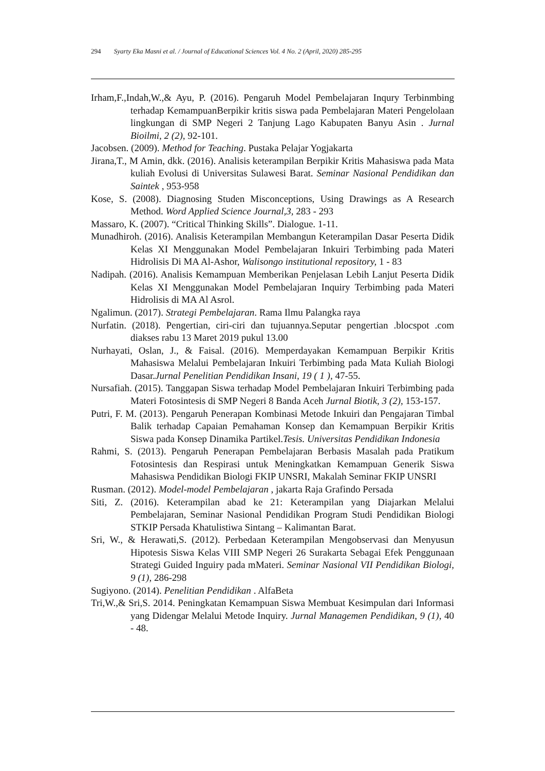294 Syarty Eka Masni et al. / Journal of Educational Sciences Vol. 4 No. 2 (April, 2020) 285-295
Irham,F.,Indah,W.,& Ayu, P. (2016). Pengaruh Model Pembelajaran Inqury Terbinmbing terhadap KemampuanBerpikir kritis siswa pada Pembelajaran Materi Pengelolaan lingkungan di SMP Negeri 2 Tanjung Lago Kabupaten Banyu Asin . Jurnal Bioilmi, 2 (2), 92-101.
Jacobsen. (2009). Method for Teaching. Pustaka Pelajar Yogjakarta
Jirana,T., M Amin, dkk. (2016). Analisis keterampilan Berpikir Kritis Mahasiswa pada Mata kuliah Evolusi di Universitas Sulawesi Barat. Seminar Nasional Pendidikan dan Saintek , 953-958
Kose, S. (2008). Diagnosing Studen Misconceptions, Using Drawings as A Research Method. Word Applied Science Journal,3, 283 - 293
Massaro, K. (2007). “Critical Thinking Skills”. Dialogue. 1-11.
Munadhiroh. (2016). Analisis Keterampilan Membangun Keterampilan Dasar Peserta Didik Kelas XI Menggunakan Model Pembelajaran Inkuiri Terbimbing pada Materi Hidrolisis Di MA Al-Ashor, Walisongo institutional repository, 1 - 83
Nadipah. (2016). Analisis Kemampuan Memberikan Penjelasan Lebih Lanjut Peserta Didik Kelas XI Menggunakan Model Pembelajaran Inquiry Terbimbing pada Materi Hidrolisis di MA Al Asrol.
Ngalimun. (2017). Strategi Pembelajaran. Rama Ilmu Palangka raya
Nurfatin. (2018). Pengertian, ciri-ciri dan tujuannya.Seputar pengertian .blocspot .com diakses rabu 13 Maret 2019 pukul 13.00
Nurhayati, Oslan, J., & Faisal. (2016). Memperdayakan Kemampuan Berpikir Kritis Mahasiswa Melalui Pembelajaran Inkuiri Terbimbing pada Mata Kuliah Biologi Dasar.Jurnal Penelitian Pendidikan Insani, 19 ( 1 ), 47-55.
Nursafiah. (2015). Tanggapan Siswa terhadap Model Pembelajaran Inkuiri Terbimbing pada Materi Fotosintesis di SMP Negeri 8 Banda Aceh Jurnal Biotik, 3 (2), 153-157.
Putri, F. M. (2013). Pengaruh Penerapan Kombinasi Metode Inkuiri dan Pengajaran Timbal Balik terhadap Capaian Pemahaman Konsep dan Kemampuan Berpikir Kritis Siswa pada Konsep Dinamika Partikel.Tesis. Universitas Pendidikan Indonesia
Rahmi, S. (2013). Pengaruh Penerapan Pembelajaran Berbasis Masalah pada Pratikum Fotosintesis dan Respirasi untuk Meningkatkan Kemampuan Generik Siswa Mahasiswa Pendidikan Biologi FKIP UNSRI, Makalah Seminar FKIP UNSRI
Rusman. (2012). Model-model Pembelajaran , jakarta Raja Grafindo Persada
Siti, Z. (2016). Keterampilan abad ke 21: Keterampilan yang Diajarkan Melalui Pembelajaran, Seminar Nasional Pendidikan Program Studi Pendidikan Biologi STKIP Persada Khatulistiwa Sintang – Kalimantan Barat.
Sri, W., & Herawati,S. (2012). Perbedaan Keterampilan Mengobservasi dan Menyusun Hipotesis Siswa Kelas VIII SMP Negeri 26 Surakarta Sebagai Efek Penggunaan Strategi Guided Inguiry pada mMateri. Seminar Nasional VII Pendidikan Biologi, 9 (1), 286-298
Sugiyono. (2014). Penelitian Pendidikan . AlfaBeta
Tri,W.,& Sri,S. 2014. Peningkatan Kemampuan Siswa Membuat Kesimpulan dari Informasi yang Didengar Melalui Metode Inquiry. Jurnal Managemen Pendidikan, 9 (1), 40 - 48.